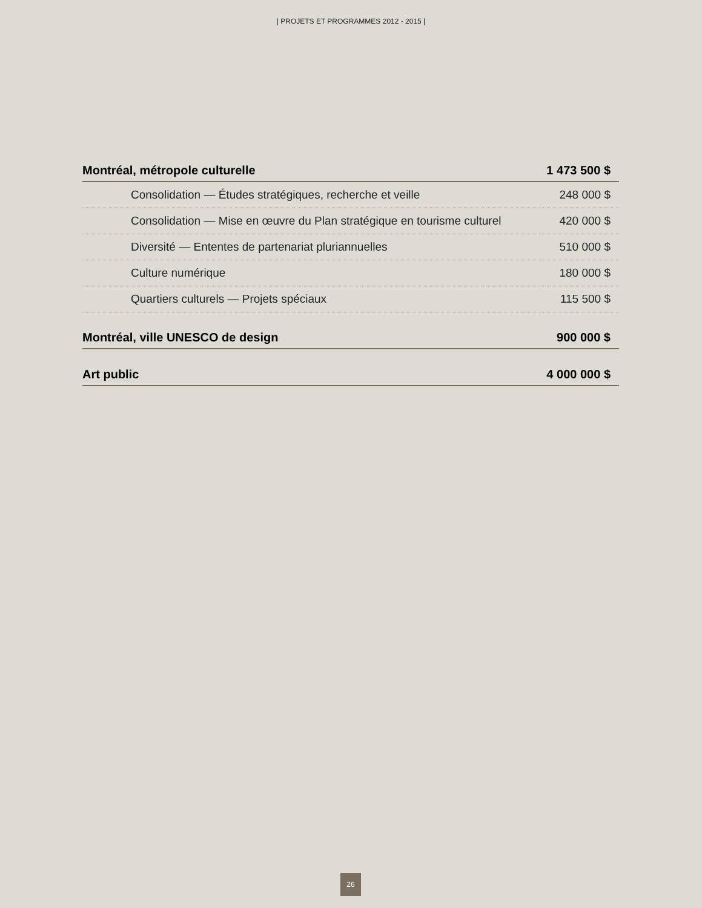| PROJETS ET PROGRAMMES 2012 - 2015 |
| Montréal, métropole culturelle | 1 473 500 $ |
| --- | --- |
| Consolidation — Études stratégiques, recherche et veille | 248 000 $ |
| Consolidation — Mise en œuvre du Plan stratégique en tourisme culturel | 420 000 $ |
| Diversité — Ententes de partenariat pluriannuelles | 510 000 $ |
| Culture numérique | 180 000 $ |
| Quartiers culturels — Projets spéciaux | 115 500 $ |
| Montréal, ville UNESCO de design | 900 000 $ |
| Art public | 4 000 000 $ |
26